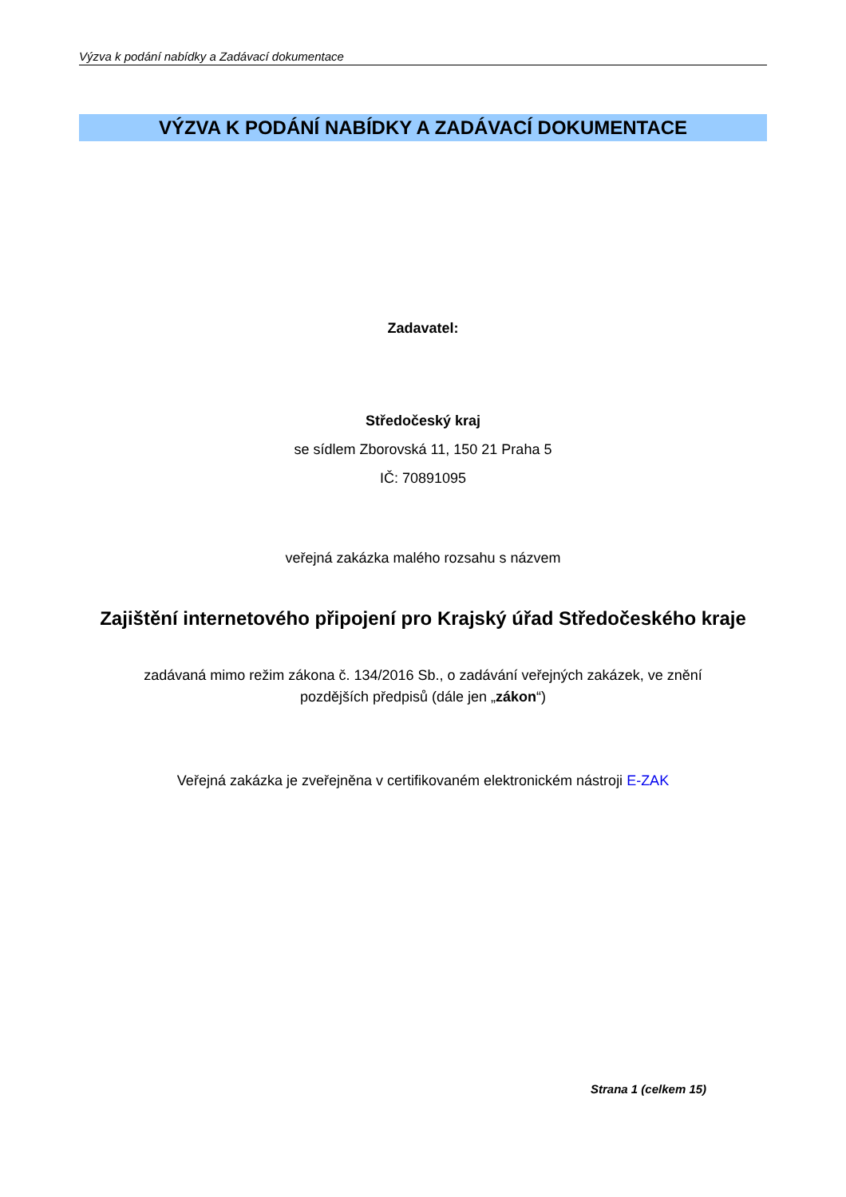Výzva k podání nabídky a Zadávací dokumentace
VÝZVA K PODÁNÍ NABÍDKY A ZADÁVACÍ DOKUMENTACE
Zadavatel:
Středočeský kraj
se sídlem Zborovská 11, 150 21 Praha 5
IČ: 70891095
veřejná zakázka malého rozsahu s názvem
Zajištění internetového připojení pro Krajský úřad Středočeského kraje
zadávaná mimo režim zákona č. 134/2016 Sb., o zadávání veřejných zakázek, ve znění pozdějších předpisů (dále jen „zákon“)
Veřejná zakázka je zveřejněna v certifikovaném elektronickém nástroji E-ZAK
Strana 1 (celkem 15)